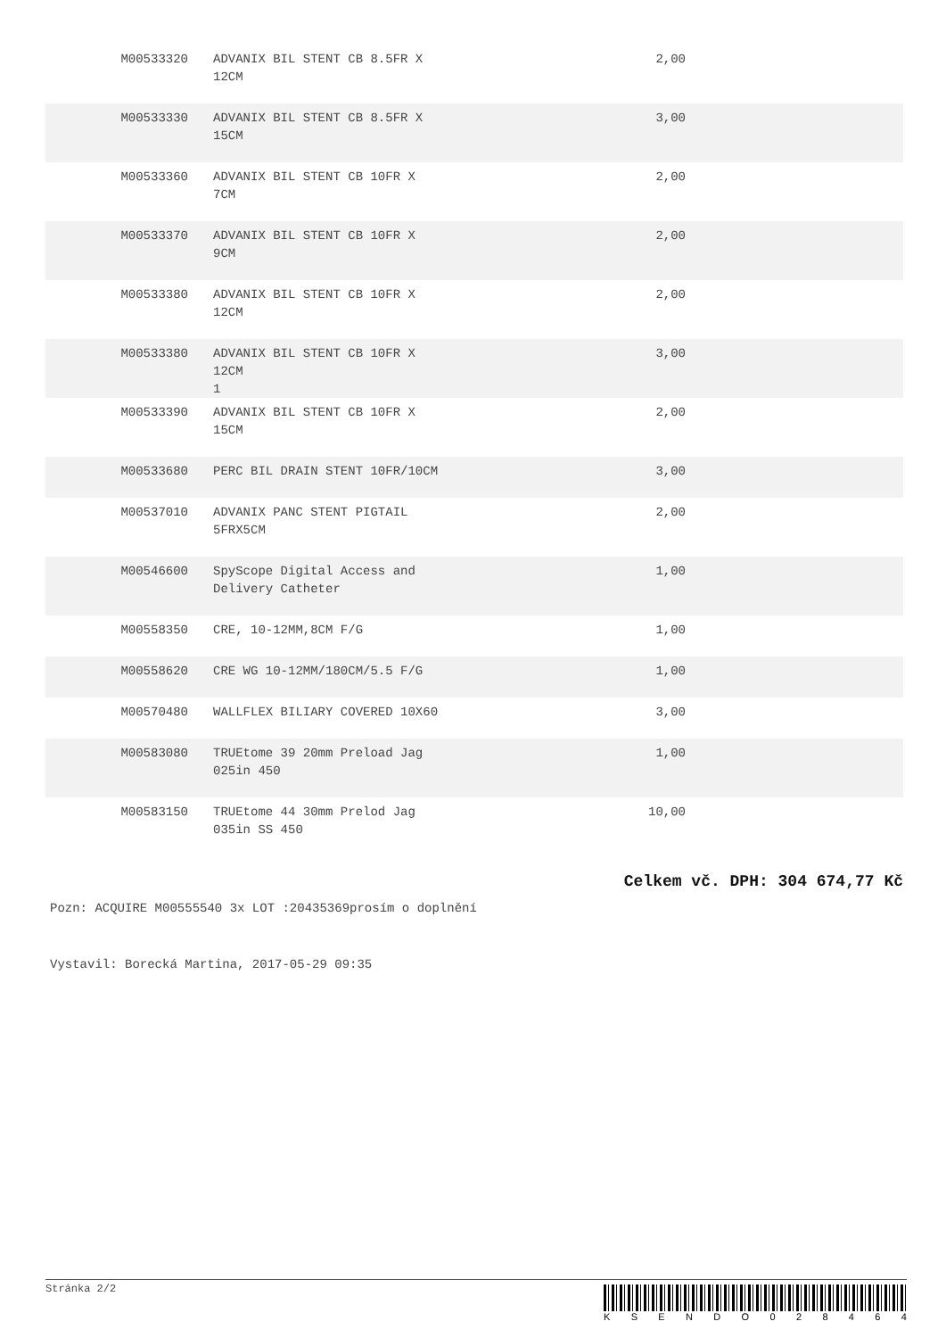| M00533320 | ADVANIX BIL STENT CB 8.5FR X 12CM | 2,00 | |
| M00533330 | ADVANIX BIL STENT CB 8.5FR X 15CM | 3,00 | |
| M00533360 | ADVANIX BIL STENT CB 10FR X 7CM | 2,00 | |
| M00533370 | ADVANIX BIL STENT CB 10FR X 9CM | 2,00 | |
| M00533380 | ADVANIX BIL STENT CB 10FR X 12CM | 2,00 | |
| M00533380 | ADVANIX BIL STENT CB 10FR X 12CM 1 | 3,00 | |
| M00533390 | ADVANIX BIL STENT CB 10FR X 15CM | 2,00 | |
| M00533680 | PERC BIL DRAIN STENT 10FR/10CM | 3,00 | |
| M00537010 | ADVANIX PANC STENT PIGTAIL 5FRX5CM | 2,00 | |
| M00546600 | SpyScope Digital Access and Delivery Catheter | 1,00 | |
| M00558350 | CRE, 10-12MM,8CM F/G | 1,00 | |
| M00558620 | CRE WG 10-12MM/180CM/5.5 F/G | 1,00 | |
| M00570480 | WALLFLEX BILIARY COVERED 10X60 | 3,00 | |
| M00583080 | TRUEtome 39 20mm Preload Jag 025in 450 | 1,00 | |
| M00583150 | TRUEtome 44 30mm Prelod Jag 035in SS 450 | 10,00 | |
Celkem vč. DPH: 304 674,77 Kč
Pozn: ACQUIRE M00555540 3x LOT :20435369prosím o doplnění
Vystavil: Borecká Martina, 2017-05-29 09:35
Stránka 2/2 KSENDO 028464